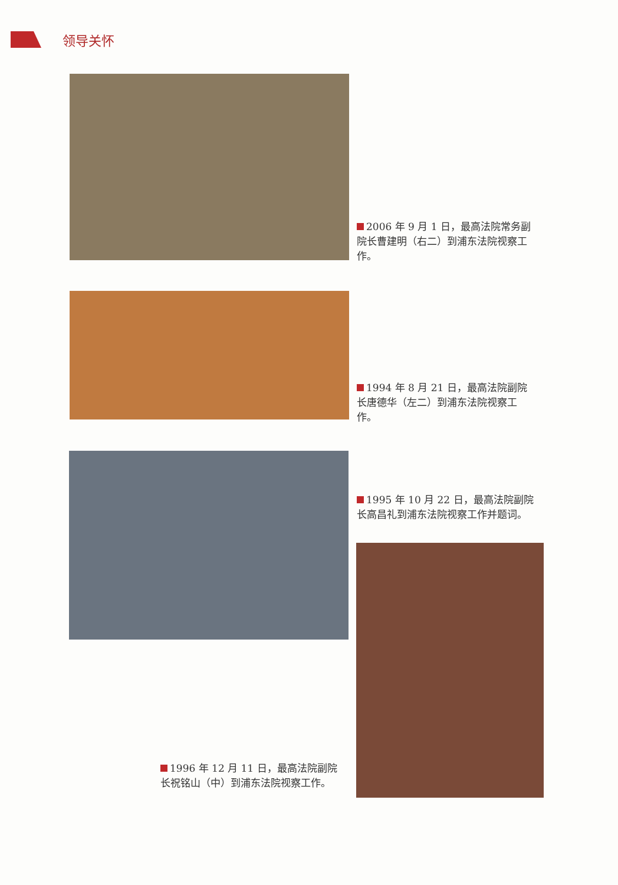领导关怀
2006 年 9 月 1 日，最高法院常务副院长曹建明（右二）到浦东法院视察工作。
1994 年 8 月 21 日，最高法院副院长唐德华（左二）到浦东法院视察工作。
1995 年 10 月 22 日，最高法院副院长高昌礼到浦东法院视察工作并题词。
1996 年 12 月 11 日，最高法院副院长祝铭山（中）到浦东法院视察工作。